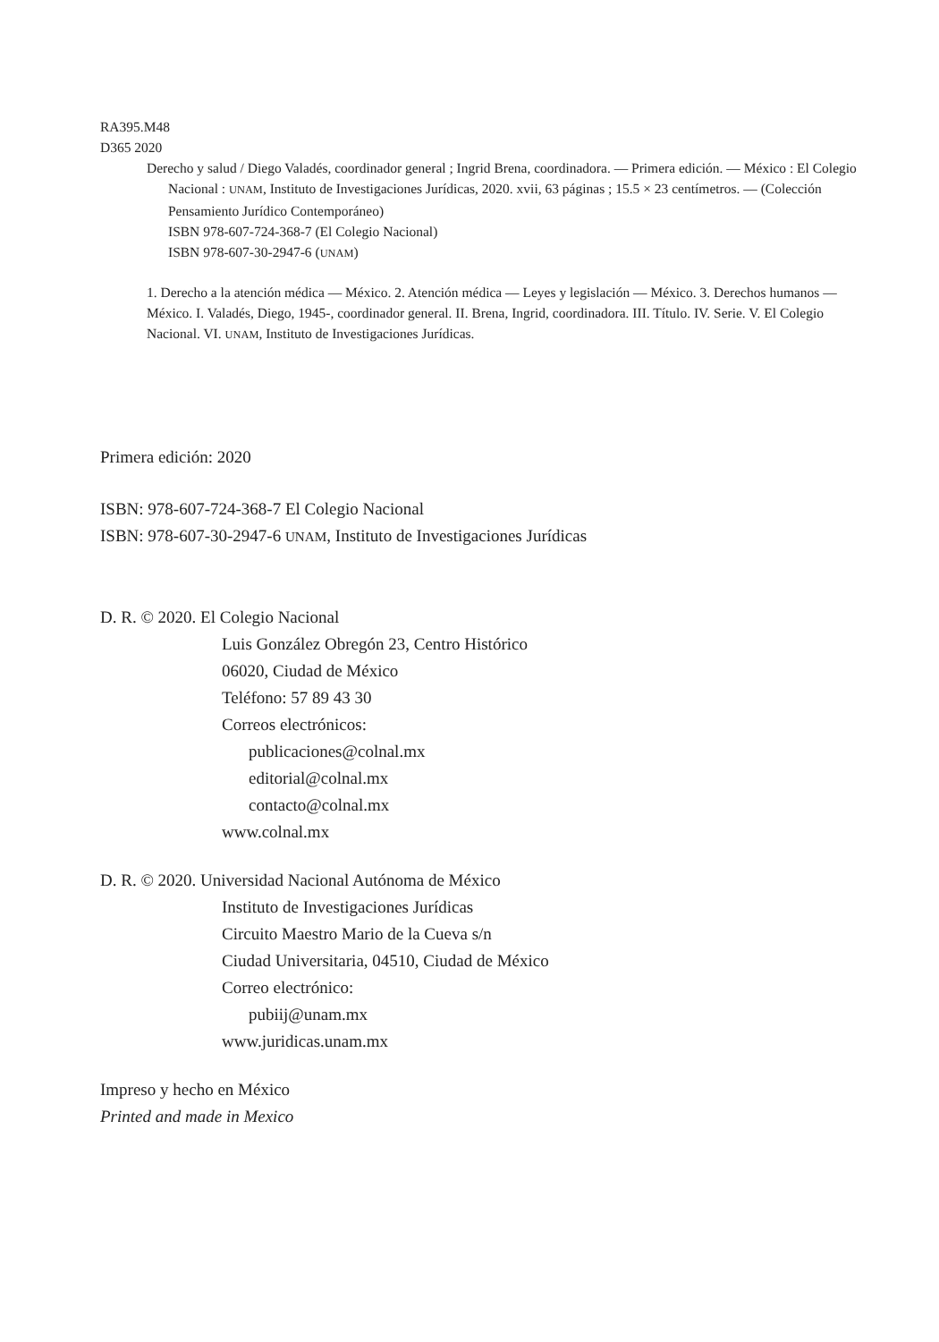RA395.M48
D365 2020
Derecho y salud / Diego Valadés, coordinador general ; Ingrid Brena, coordinadora. — Primera edición. — México : El Colegio Nacional : UNAM, Instituto de Investigaciones Jurídicas, 2020. xvii, 63 páginas ; 15.5 × 23 centímetros. — (Colección Pensamiento Jurídico Contemporáneo)
ISBN 978-607-724-368-7 (El Colegio Nacional)
ISBN 978-607-30-2947-6 (UNAM)
1. Derecho a la atención médica — México. 2. Atención médica — Leyes y legislación — México. 3. Derechos humanos — México. I. Valadés, Diego, 1945-, coordinador general. II. Brena, Ingrid, coordinadora. III. Título. IV. Serie. V. El Colegio Nacional. VI. UNAM, Instituto de Investigaciones Jurídicas.
Primera edición: 2020
ISBN: 978-607-724-368-7 El Colegio Nacional
ISBN: 978-607-30-2947-6 UNAM, Instituto de Investigaciones Jurídicas
D. R. © 2020. El Colegio Nacional
Luis González Obregón 23, Centro Histórico
06020, Ciudad de México
Teléfono: 57 89 43 30
Correos electrónicos:
publicaciones@colnal.mx
editorial@colnal.mx
contacto@colnal.mx
www.colnal.mx
D. R. © 2020. Universidad Nacional Autónoma de México
Instituto de Investigaciones Jurídicas
Circuito Maestro Mario de la Cueva s/n
Ciudad Universitaria, 04510, Ciudad de México
Correo electrónico:
pubiij@unam.mx
www.juridicas.unam.mx
Impreso y hecho en México
Printed and made in Mexico